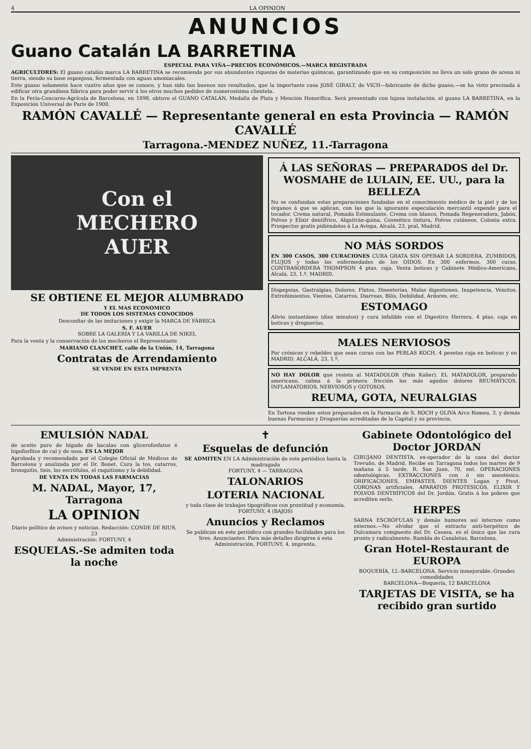4 LA OPINION
ANUNCIOS
Guano Catalán LA BARRETINA
ESPECIAL PARA VIÑA—PRECIOS ECONÓMICOS.—MARCA REGISTRADA
AGRICULTORES: El guano catalán marca LA BARRETINA se recomienda por sus abundantes riquezas de materias químicas, garantizando que en su composición no lleva un solo grano de arena ni tierra, siendo su base esponjosa, fermentada con aguas amoniacales.
Este guano solamente hace cuatro años que se conoce, y han sido tan buenos sus resultados, que la importante casa JOSÉ GIRALT, de VICH—fabricante de dicho guano,—se ha visto precisada á edificar otra grandiosa fábrica para poder servir á los otros muchos pedidos de numerosísima clientela.
En la Feria-Concurso-Agrícola de Barcelona, en 1898, obtuvo el GUANO CATALÁN, Medalla de Plata y Mención Honorífica. Será presentado con lujosa instalación, el guano LA BARRETINA, en la Exposición Universal de Paris de 1900.
RAMÓN CAVALLÉ — Representante general en esta Provincia — RAMÓN CAVALLÉ
Tarragona.-MENDEZ NUÑEZ, 11.-Tarragona
Con el
MECHERO
AUER
SE OBTIENE EL MEJOR ALUMBRADO
Y EL MAS ECONOMICO
DE TODOS LOS SISTEMAS CONOCIDOS
Desconfiar de las imitaciones y exigir la MARCA DE FÁBRICA
S. F. AUER
SOBRE LA GALERÍA Y LA VARILLA DE NIKEL
Para la venta y la conservación de los mecheros el Representante
MARIANO CLANCHET, calle de la Unión, 14, Tarragona
Contratas de Arrendamiento
SE VENDE EN ESTA IMPRENTA
Á LAS SEÑORAS — PREPARADOS del Dr. WOSMAHE de LULAIN, EE. UU., para la BELLEZA
No se confundan estas preparaciones fundadas en el conocimiento médico de la piel y de los órganos á que se aplican, con las que la ignorante especulación mercantil expende para el tocador. Crema natural, Pomada Estimulante, Crema con blanco, Pomada Regeneradora, Jabón, Polvos y Elixir dentífrico, Alquitrán-quina, Cosmético tintura, Polvos cutáneos, Colonia extra. Prospectos gratis pidiéndolos á La Avispa, Alcalá, 23, pral, Madrid.
NO MÁS SORDOS
EN 300 CASOS, 300 CURACIONES CURA GRATA SIN OPERAR LA SORDERA. ZUMBIDOS, FLUJOS y todas las enfermedades de los OIDOS. En 300 enfermos, 300 curas. CONTRASORDERA THOMPSON 4 ptas. caja. Venta boticas y Gabinete Médico-Americano, Alcalá, 23, 1.º, MADRID.
Dispepsias, Gastralgias, Dolores, Flatos, Disenterías, Malas digestiones, Inapetencia, Vómitos, Extreñimientos, Vientos, Catarros, Diarreas, Bilis, Debilidad, Ardores, etc.
ESTOMAGO
Alivio instantáneo (diez minutos) y cura infalible con el Digestivo Herrera, 4 ptas. caja en boticas y droguerías.
MALES NERVIOSOS
Por crónicos y rebeldes que sean curan con las PERLAS KOCH, 4 pesetas caja en boticas y en MADRID, ALCALÁ, 23, 1.º.
NO HAY DOLOR que resista al MATADOLOR (Pain Kalier). EL MATADOLOR, preparado americano, calma á la primera fricción los más agudos dolores REUMÁTICOS, INFLAMATORIOS, NERVIOSOS y GOTOSOS.
REUMA, GOTA, NEURALGIAS
En Tortosa venden estos preparados en la Farmacia de S. ROCH y OLIVA Arco Romeu, 3, y demás buenas Farmacias y Droguerías acreditadas de la Capital y su provincia.
EMULSIÓN NADAL
de aceite puro de hígado de bacalao con glicerofosfatos é hipofosfitos de cal y de sosa. ES LA MEJOR
Aprobada y recomendada por el Colegio Oficial de Médicos de Barcelona y analizada por el Dr. Bonet. Cura la tos, catarros, bronquitis, tisis, las escrófulas, el raquitismo y la debilidad.
DE VENTA EN TODAS LAS FARMACIAS
M. NADAL, Mayor, 17, Tarragona
LA OPINION
Diario político de avisos y noticias. Redacción: CONDE DE RIUS, 23
Administración: FORTUNY, 4
ESQUELAS.-Se admiten toda la noche
✝
Esquelas de defunción
SE ADMITEN EN LA Administración de este periódico hasta la madrugada
FORTUNY, 4 — TARRAGONA
TALONARIOS
LOTERIA NACIONAL
y toda clase de trabajos tipográficos con prontitud y economía.
FORTUNY, 4 (BAJOS)
Anuncios y Reclamos
Se publican en este periódico con grandes facilidades para los Sres. Anunciantes. Para más detalles dirigirse á esta Administración, FORTUNY, 4, imprenta.
Gabinete Odontológico del Doctor JORDAN
CIRUJANO DENTISTA, ex-operador de la casa del doctor Trevuño, de Madrid. Recibe en Tarragona todos los martes de 9 mañana á 5 tarde, R. San Juan, 70, ent. OPERACIONES odontológicas. EXTRACCIONES con ó sin anestésico. ORIFICACIONES, EMPASTES, DIENTES Logan y Pivot. CORONAS artificiales. APARATOS PROTESICOS. ELIXIR Y POLVOS DENTRÍFICOS del Dr. Jordán. Gratis á los pobres que acrediten serlo.
HERPES
SARNA ESCRÓFULAS y demás humores así internos como externos.—No olvidar que el extracto anti-herpético de Dulcamara compuesto del Dr. Casasa, es el único que las cura pronto y radicalmente. Rambla de Canaletas, Barcelona.
Gran Hotel-Restaurant de EUROPA
BOQUERÍA, 12.-BARCELONA. Servicio inmejorable.-Grandes comodidades
BARCELONA—Boquería, 12 BARCELONA
TARJETAS DE VISITA, se ha recibido gran surtido